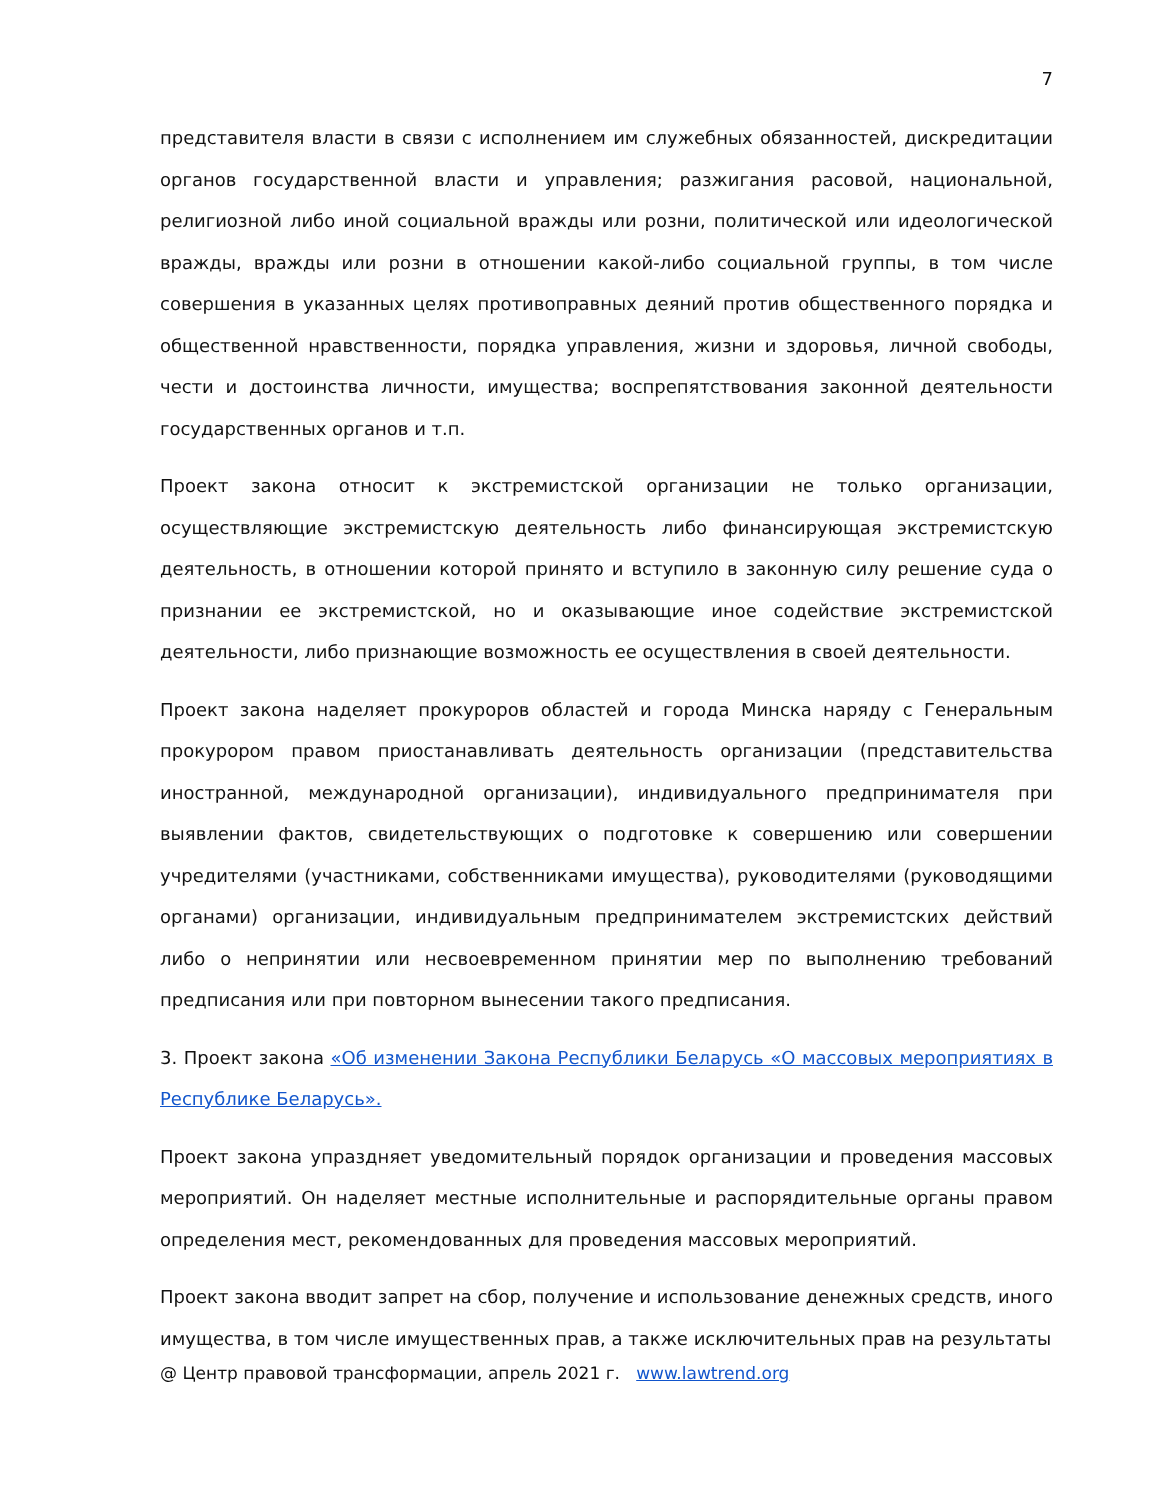7
представителя власти в связи с исполнением им служебных обязанностей, дискредитации органов государственной власти и управления; разжигания расовой, национальной, религиозной либо иной социальной вражды или розни, политической или идеологической вражды, вражды или розни в отношении какой-либо социальной группы, в том числе совершения в указанных целях противоправных деяний против общественного порядка и общественной нравственности, порядка управления, жизни и здоровья, личной свободы, чести и достоинства личности, имущества; воспрепятствования законной деятельности государственных органов и т.п.
Проект закона относит к экстремистской организации не только организации, осуществляющие экстремистскую деятельность либо финансирующая экстремистскую деятельность, в отношении которой принято и вступило в законную силу решение суда о признании ее экстремистской, но и оказывающие иное содействие экстремистской деятельности, либо признающие возможность ее осуществления в своей деятельности.
Проект закона наделяет прокуроров областей и города Минска наряду с Генеральным прокурором правом приостанавливать деятельность организации (представительства иностранной, международной организации), индивидуального предпринимателя при выявлении фактов, свидетельствующих о подготовке к совершению или совершении учредителями (участниками, собственниками имущества), руководителями (руководящими органами) организации, индивидуальным предпринимателем экстремистских действий либо о непринятии или несвоевременном принятии мер по выполнению требований предписания или при повторном вынесении такого предписания.
3. Проект закона «Об изменении Закона Республики Беларусь «О массовых мероприятиях в Республике Беларусь».
Проект закона упраздняет уведомительный порядок организации и проведения массовых мероприятий. Он наделяет местные исполнительные и распорядительные органы правом определения мест, рекомендованных для проведения массовых мероприятий.
Проект закона вводит запрет на сбор, получение и использование денежных средств, иного имущества, в том числе имущественных прав, а также исключительных прав на результаты
@ Центр правовой трансформации, апрель 2021 г. www.lawtrend.org